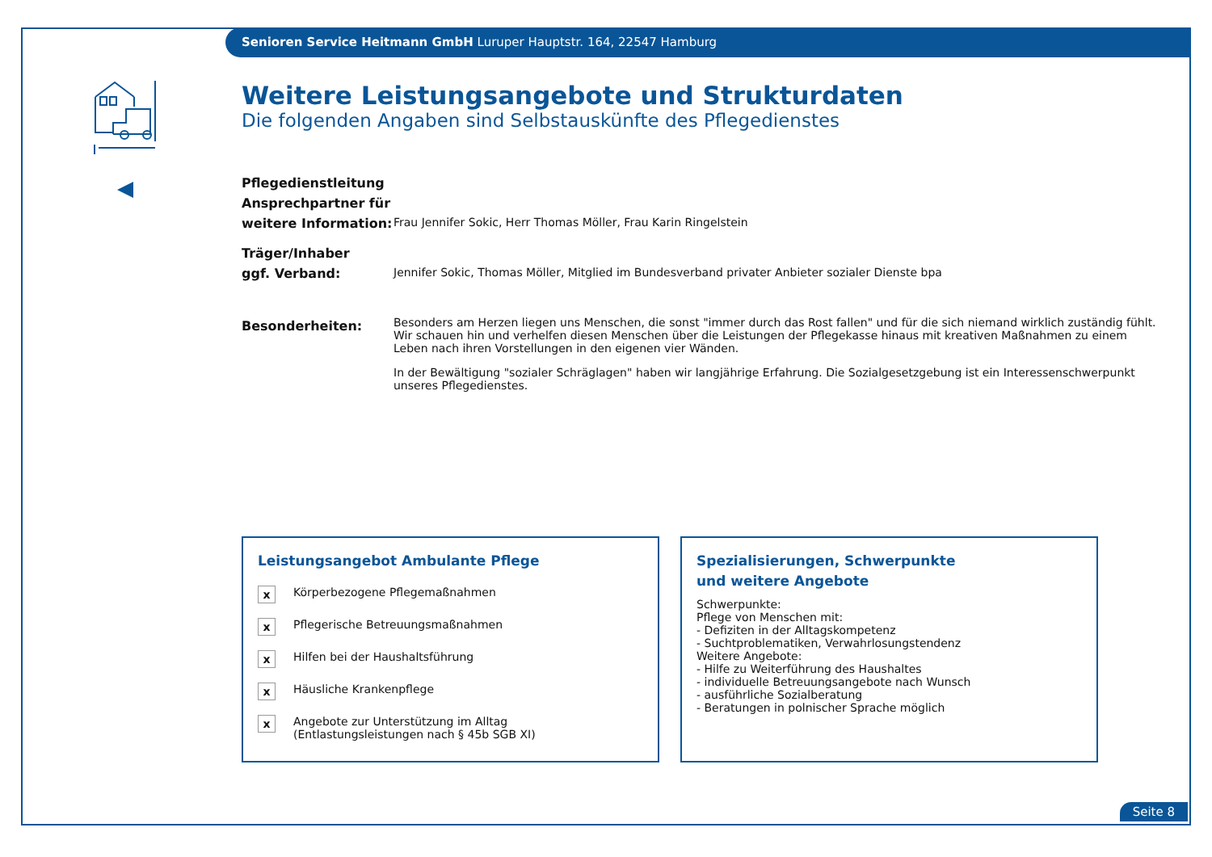Senioren Service Heitmann GmbH Luruper Hauptstr. 164, 22547 Hamburg
Weitere Leistungsangebote und Strukturdaten
Die folgenden Angaben sind Selbstauskünfte des Pflegedienstes
Pflegedienstleitung
Ansprechpartner für
weitere Information:
Frau Jennifer Sokic, Herr Thomas Möller, Frau Karin Ringelstein
Träger/Inhaber
ggf. Verband:
Jennifer Sokic, Thomas Möller, Mitglied im Bundesverband privater Anbieter sozialer Dienste bpa
Besonderheiten:
Besonders am Herzen liegen uns Menschen, die sonst "immer durch das Rost fallen" und für die sich niemand wirklich zuständig fühlt. Wir schauen hin und verhelfen diesen Menschen über die Leistungen der Pflegekasse hinaus mit kreativen Maßnahmen zu einem Leben nach ihren Vorstellungen in den eigenen vier Wänden.
In der Bewältigung "sozialer Schräglagen" haben wir langjährige Erfahrung. Die Sozialgesetzgebung ist ein Interessenschwerpunkt unseres Pflegedienstes.
Leistungsangebot Ambulante Pflege
x Körperbezogene Pflegemaßnahmen
x Pflegerische Betreuungsmaßnahmen
x Hilfen bei der Haushaltsführung
x Häusliche Krankenpflege
x Angebote zur Unterstützung im Alltag
(Entlastungsleistungen nach § 45b SGB XI)
Spezialisierungen, Schwerpunkte
und weitere Angebote
Schwerpunkte:
Pflege von Menschen mit:
- Defiziten in der Alltagskompetenz
- Suchtproblematiken, Verwahrlosungstendenz
Weitere Angebote:
- Hilfe zu Weiterführung des Haushaltes
- individuelle Betreuungsangebote nach Wunsch
- ausführliche Sozialberatung
- Beratungen in polnischer Sprache möglich
Seite 8